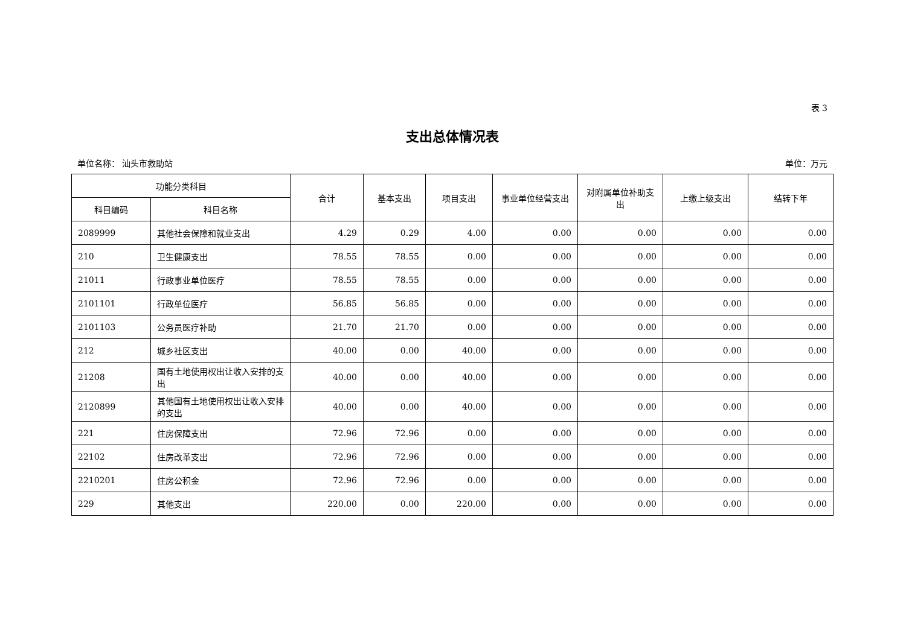表 3
支出总体情况表
单位名称： 汕头市救助站 单位：万元
| 功能分类科目 | | 合计 | 基本支出 | 项目支出 | 事业单位经营支出 | 对附属单位补助支出 | 上缴上级支出 | 结转下年 |
| --- | --- | --- | --- | --- | --- | --- | --- | --- |
| 科目编码 | 科目名称 | | | | | | | |
| 2089999 | 其他社会保障和就业支出 | 4.29 | 0.29 | 4.00 | 0.00 | 0.00 | 0.00 | 0.00 |
| 210 | 卫生健康支出 | 78.55 | 78.55 | 0.00 | 0.00 | 0.00 | 0.00 | 0.00 |
| 21011 | 行政事业单位医疗 | 78.55 | 78.55 | 0.00 | 0.00 | 0.00 | 0.00 | 0.00 |
| 2101101 | 行政单位医疗 | 56.85 | 56.85 | 0.00 | 0.00 | 0.00 | 0.00 | 0.00 |
| 2101103 | 公务员医疗补助 | 21.70 | 21.70 | 0.00 | 0.00 | 0.00 | 0.00 | 0.00 |
| 212 | 城乡社区支出 | 40.00 | 0.00 | 40.00 | 0.00 | 0.00 | 0.00 | 0.00 |
| 21208 | 国有土地使用权出让收入安排的支出 | 40.00 | 0.00 | 40.00 | 0.00 | 0.00 | 0.00 | 0.00 |
| 2120899 | 其他国有土地使用权出让收入安排的支出 | 40.00 | 0.00 | 40.00 | 0.00 | 0.00 | 0.00 | 0.00 |
| 221 | 住房保障支出 | 72.96 | 72.96 | 0.00 | 0.00 | 0.00 | 0.00 | 0.00 |
| 22102 | 住房改革支出 | 72.96 | 72.96 | 0.00 | 0.00 | 0.00 | 0.00 | 0.00 |
| 2210201 | 住房公积金 | 72.96 | 72.96 | 0.00 | 0.00 | 0.00 | 0.00 | 0.00 |
| 229 | 其他支出 | 220.00 | 0.00 | 220.00 | 0.00 | 0.00 | 0.00 | 0.00 |